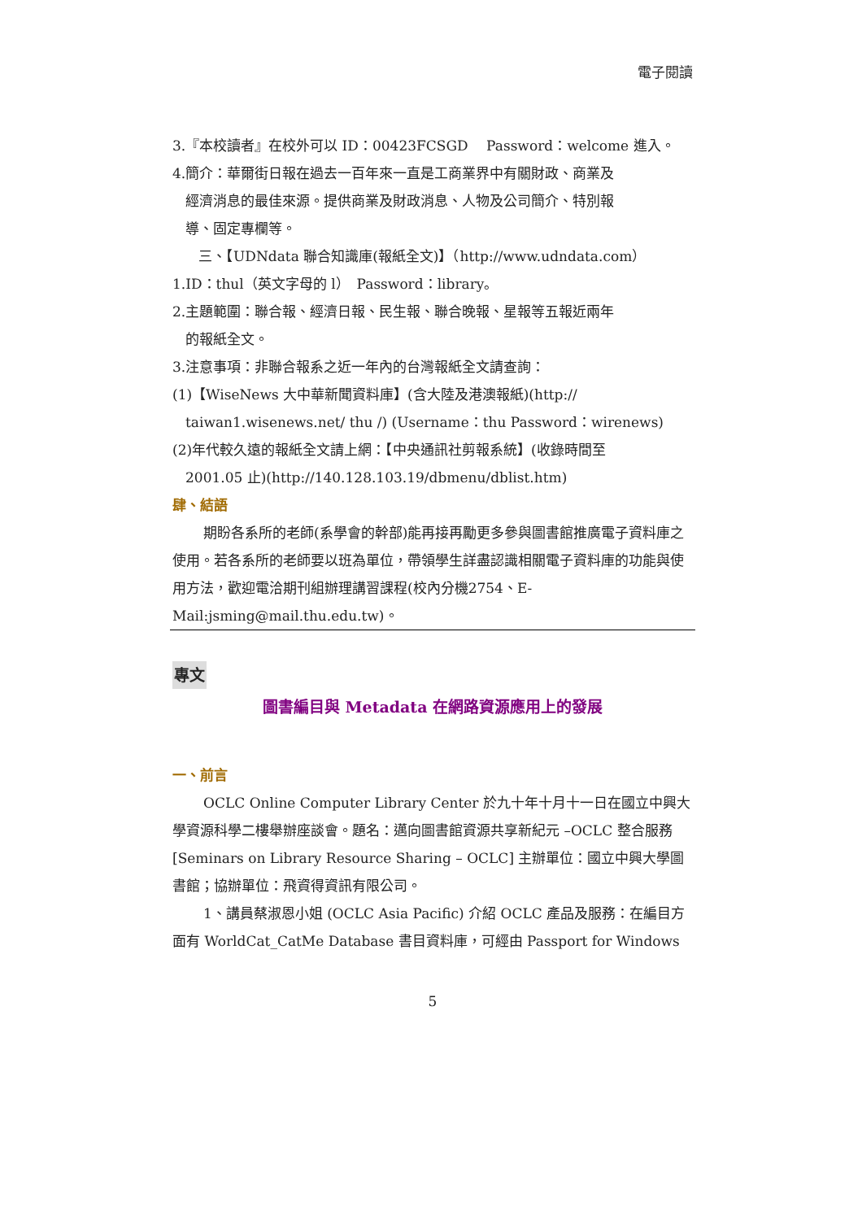電子閱讀
3.『本校讀者』在校外可以 ID：00423FCSGD　 Password：welcome 進入。
4.簡介：華爾街日報在過去一百年來一直是工商業界中有關財政、商業及
經濟消息的最佳來源。提供商業及財政消息、人物及公司簡介、特別報
導、固定專欄等。
三、【UDNdata 聯合知識庫(報紙全文)】（http://www.udndata.com）
1.ID：thul（英文字母的 l）　Password：library。
2.主題範圍：聯合報、經濟日報、民生報、聯合晚報、星報等五報近兩年
的報紙全文。
3.注意事項：非聯合報系之近一年內的台灣報紙全文請查詢：
(1)【WiseNews 大中華新聞資料庫】(含大陸及港澳報紙)(http://
taiwan1.wisenews.net/ thu /) (Username：thu Password：wirenews)
(2)年代較久遠的報紙全文請上網：【中央通訊社剪報系統】(收錄時間至
2001.05 止)(http://140.128.103.19/dbmenu/dblist.htm)
肆、結語
期盼各系所的老師(系學會的幹部)能再接再勵更多參與圖書館推廣電子資料庫之使用。若各系所的老師要以班為單位，帶領學生詳盡認識相關電子資料庫的功能與使用方法，歡迎電洽期刊組辦理講習課程(校內分機2754、E-Mail:jsming@mail.thu.edu.tw)。
專文
圖書編目與 Metadata 在網路資源應用上的發展
一、前言
OCLC Online Computer Library Center 於九十年十月十一日在國立中興大學資源科學二樓舉辦座談會。題名：邁向圖書館資源共享新紀元 –OCLC 整合服務 [Seminars on Library Resource Sharing – OCLC] 主辦單位：國立中興大學圖書館；協辦單位：飛資得資訊有限公司。
1、講員蔡淑恩小姐 (OCLC Asia Pacific) 介紹 OCLC 產品及服務：在編目方面有 WorldCat_CatMe Database 書目資料庫，可經由 Passport for Windows
5